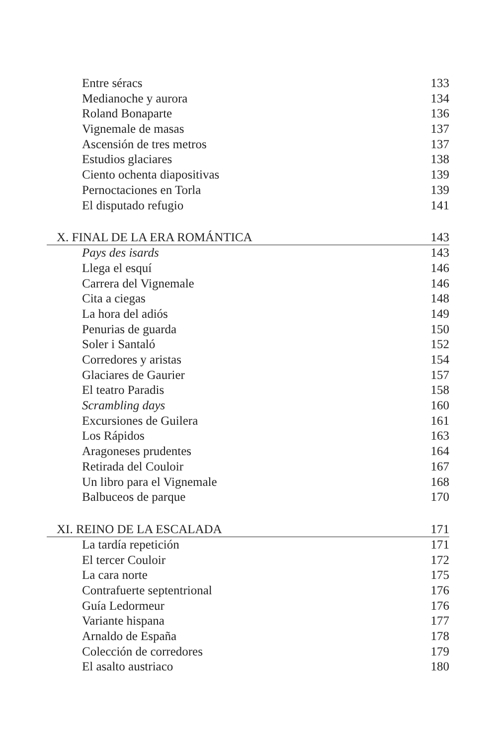Entre séracs 133
Medianoche y aurora 134
Roland Bonaparte 136
Vignemale de masas 137
Ascensión de tres metros 137
Estudios glaciares 138
Ciento ochenta diapositivas 139
Pernoctaciones en Torla 139
El disputado refugio 141
X. FINAL DE LA ERA ROMÁNTICA 143
Pays des isards 143
Llega el esquí 146
Carrera del Vignemale 146
Cita a ciegas 148
La hora del adiós 149
Penurias de guarda 150
Soler i Santaló 152
Corredores y aristas 154
Glaciares de Gaurier 157
El teatro Paradis 158
Scrambling days 160
Excursiones de Guilera 161
Los Rápidos 163
Aragoneses prudentes 164
Retirada del Couloir 167
Un libro para el Vignemale 168
Balbuceos de parque 170
XI. REINO DE LA ESCALADA 171
La tardía repetición 171
El tercer Couloir 172
La cara norte 175
Contrafuerte septentrional 176
Guía Ledormeur 176
Variante hispana 177
Arnaldo de España 178
Colección de corredores 179
El asalto austriaco 180